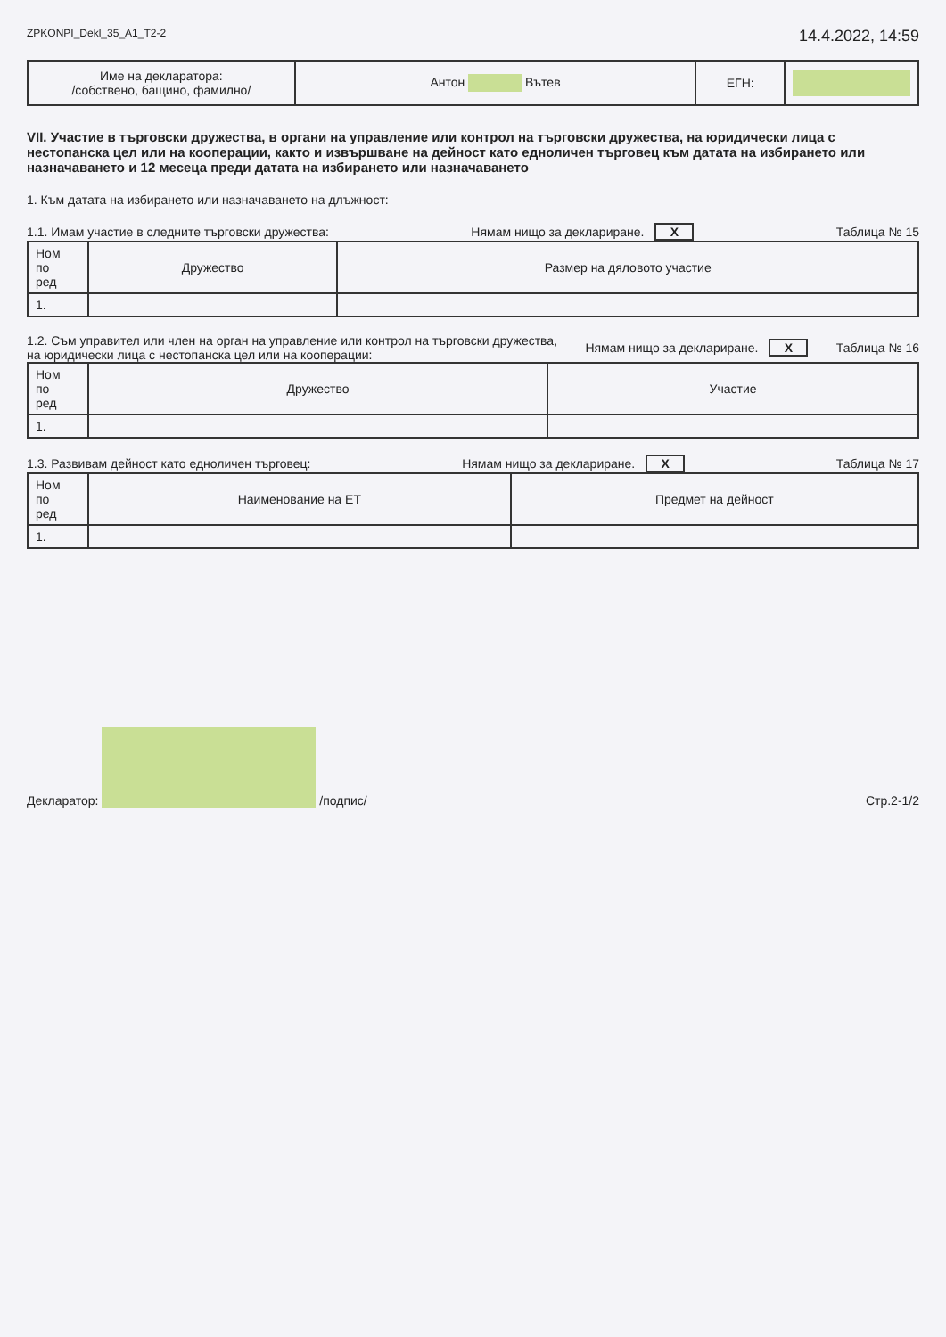ZPKONPI_Dekl_35_A1_T2-2 14.4.2022, 14:59
| Име на декларатора: /собствено, бащино, фамилно/ | Антон Вътев | ЕГН: | |
VII. Участие в търговски дружества, в органи на управление или контрол на търговски дружества, на юридически лица с нестопанска цел или на кооперации, както и извършване на дейност като едноличен търговец към датата на избирането или назначаването и 12 месеца преди датата на избирането или назначаването
1. Към датата на избирането или назначаването на длъжност:
1.1. Имам участие в следните търговски дружества: Нямам нищо за деклариране. X Таблица № 15
| Ном по ред | Дружество | Размер на дяловото участие |
| 1. | | |
1.2. Съм управител или член на орган на управление или контрол на търговски дружества,
на юридически лица с нестопанска цел или на кооперации: Нямам нищо за деклариране. X Таблица № 16
| Ном по ред | Дружество | Участие |
| 1. | | |
1.3. Развивам дейност като едноличен търговец: Нямам нищо за деклариране. X Таблица № 17
| Ном по ред | Наименование на ЕТ | Предмет на дейност |
| 1. | | |
Декларатор: /подпис/ Стр.2-1/2